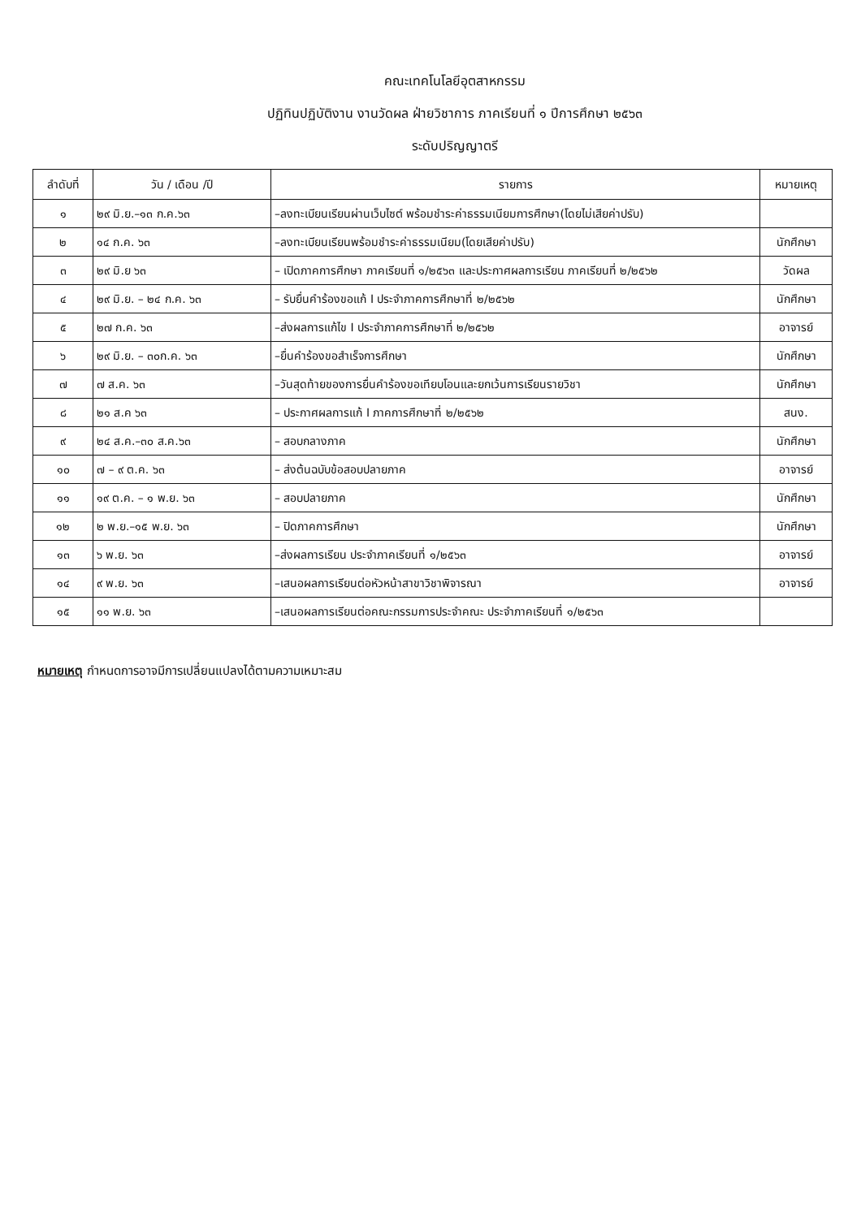คณะเทคโนโลยีอุตสาหกรรม
ปฏิทินปฏิบัติงาน งานวัดผล ฝ่ายวิชาการ ภาคเรียนที่ ๑ ปีการศึกษา ๒๕๖๓
ระดับปริญญาตรี
| ลำดับที่ | วัน / เดือน /ปี | รายการ | หมายเหตุ |
| --- | --- | --- | --- |
| ๑ | ๒๙ มิ.ย.–๑๓ ก.ค.๖๓ | –ลงทะเบียนเรียนผ่านเว็บไซต์ พร้อมชำระค่าธรรมเนียมการศึกษา(โดยไม่เสียค่าปรับ) | |
| ๒ | ๑๔ ก.ค. ๖๓ | –ลงทะเบียนเรียนพร้อมชำระค่าธรรมเนียม(โดยเสียค่าปรับ) | นักศึกษา |
| ๓ | ๒๙ มิ.ย ๖๓ | – เปิดภาคการศึกษา ภาคเรียนที่ ๑/๒๕๖๓ และประกาศผลการเรียน ภาคเรียนที่ ๒/๒๕๖๒ | วัดผล |
| ๔ | ๒๙ มิ.ย. – ๒๔ ก.ค. ๖๓ | – รับยื่นคำร้องขอแก้ I ประจำภาคการศึกษาที่ ๒/๒๕๖๒ | นักศึกษา |
| ๕ | ๒๗ ก.ค. ๖๓ | –ส่งผลการแก้ไข I ประจำภาคการศึกษาที่ ๒/๒๕๖๒ | อาจารย์ |
| ๖ | ๒๙ มิ.ย. – ๓๐ก.ค. ๖๓ | –ยื่นคำร้องขอสำเร็จการศึกษา | นักศึกษา |
| ๗ | ๗ ส.ค. ๖๓ | –วันสุดท้ายของการยื่นคำร้องขอเทียบโอนและยกเว้นการเรียนรายวิชา | นักศึกษา |
| ๘ | ๒๑ ส.ค ๖๓ | – ประกาศผลการแก้ I ภาคการศึกษาที่ ๒/๒๕๖๒ | สนง. |
| ๙ | ๒๔ ส.ค.–๓๐ ส.ค.๖๓ | – สอบกลางภาค | นักศึกษา |
| ๑๐ | ๗ – ๙ ต.ค. ๖๓ | – ส่งต้นฉบับข้อสอบปลายภาค | อาจารย์ |
| ๑๑ | ๑๙ ต.ค. – ๑ พ.ย. ๖๓ | – สอบปลายภาค | นักศึกษา |
| ๑๒ | ๒ พ.ย.–๑๕ พ.ย. ๖๓ | – ปิดภาคการศึกษา | นักศึกษา |
| ๑๓ | ๖ พ.ย. ๖๓ | –ส่งผลการเรียน ประจำภาคเรียนที่ ๑/๒๕๖๓ | อาจารย์ |
| ๑๔ | ๙ พ.ย. ๖๓ | –เสนอผลการเรียนต่อหัวหน้าสาขาวิชาพิจารณา | อาจารย์ |
| ๑๕ | ๑๑ พ.ย. ๖๓ | –เสนอผลการเรียนต่อคณะกรรมการประจำคณะ ประจำภาคเรียนที่ ๑/๒๕๖๓ | |
หมายเหตุ กำหนดการอาจมีการเปลี่ยนแปลงได้ตามความเหมาะสม